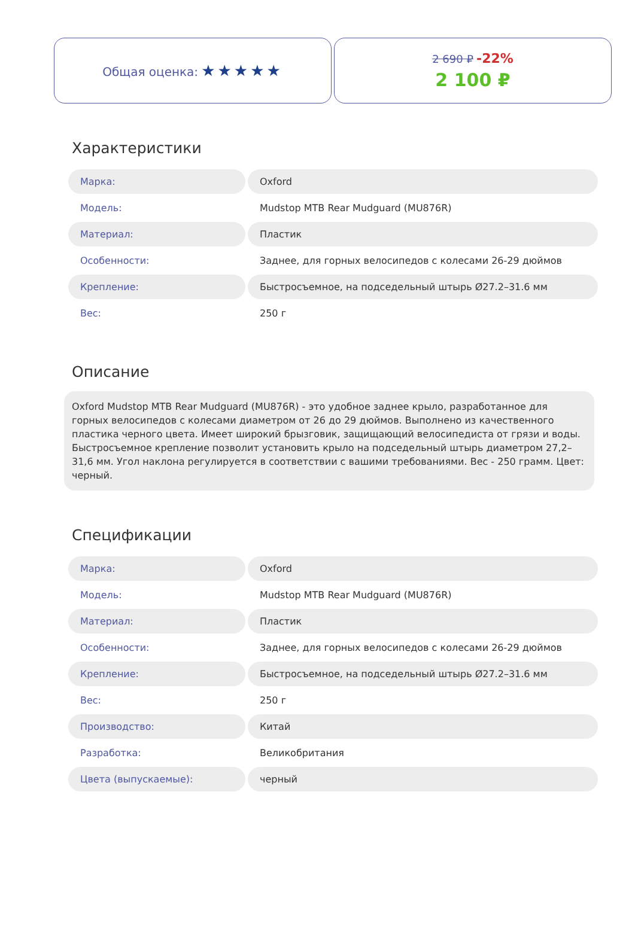Общая оценка: ★★★★★
2 690 ₽ -22%
2 100 ₽
Характеристики
| Марка: | Oxford |
| Модель: | Mudstop MTB Rear Mudguard (MU876R) |
| Материал: | Пластик |
| Особенности: | Заднее, для горных велосипедов с колесами 26-29 дюймов |
| Крепление: | Быстросъемное, на подседельный штырь Ø27.2–31.6 мм |
| Вес: | 250 г |
Описание
Oxford Mudstop MTB Rear Mudguard (MU876R) - это удобное заднее крыло, разработанное для горных велосипедов с колесами диаметром от 26 до 29 дюймов. Выполнено из качественного пластика черного цвета. Имеет широкий брызговик, защищающий велосипедиста от грязи и воды. Быстросъемное крепление позволит установить крыло на подседельный штырь диаметром 27,2–31,6 мм. Угол наклона регулируется в соответствии с вашими требованиями. Вес - 250 грамм. Цвет: черный.
Спецификации
| Марка: | Oxford |
| Модель: | Mudstop MTB Rear Mudguard (MU876R) |
| Материал: | Пластик |
| Особенности: | Заднее, для горных велосипедов с колесами 26-29 дюймов |
| Крепление: | Быстросъемное, на подседельный штырь Ø27.2–31.6 мм |
| Вес: | 250 г |
| Производство: | Китай |
| Разработка: | Великобритания |
| Цвета (выпускаемые): | черный |